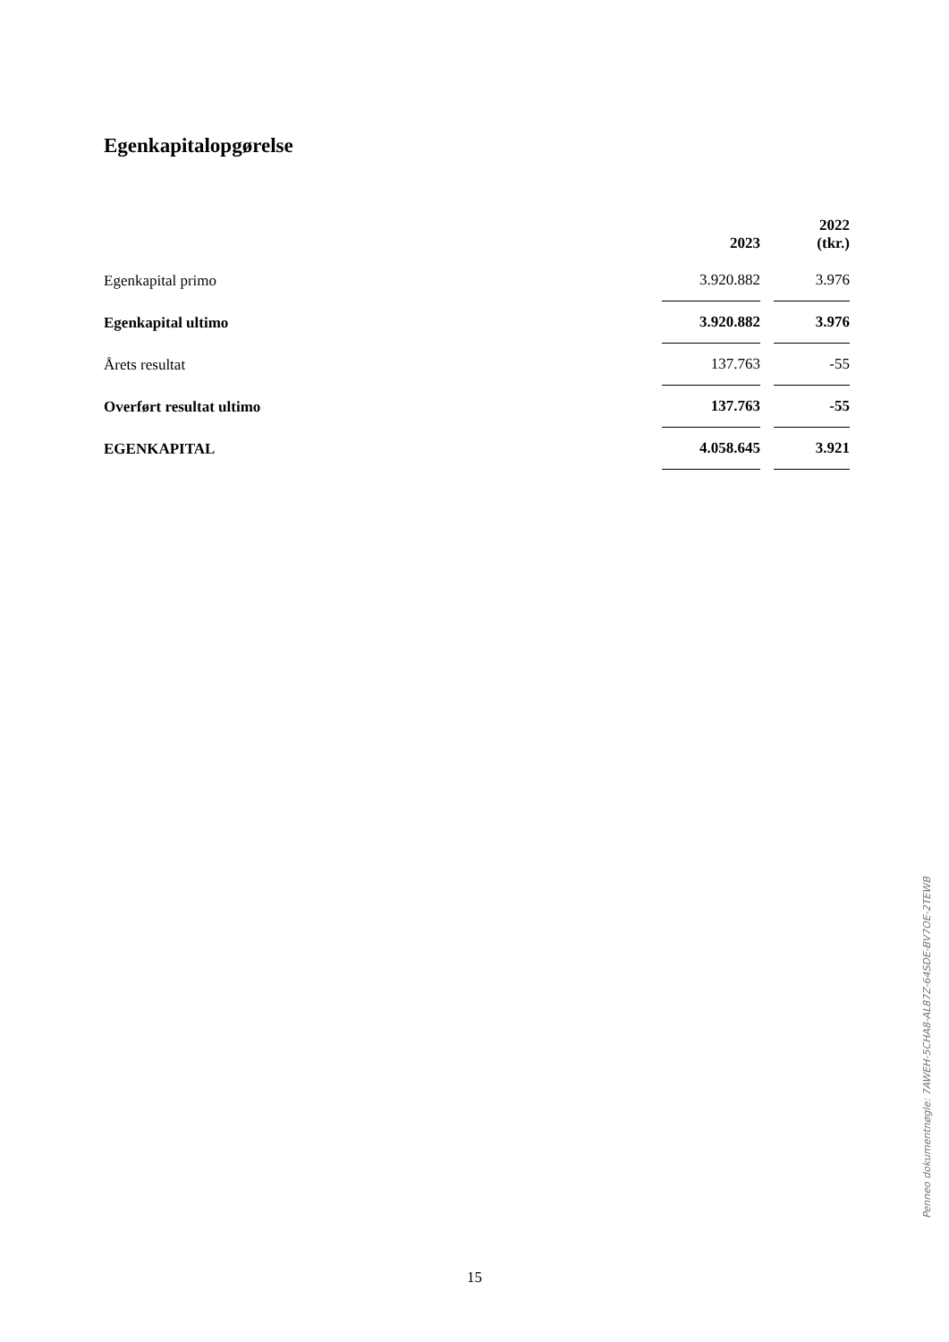Egenkapitalopgørelse
| | 2023 | 2022 (tkr.) |
| --- | --- | --- |
| Egenkapital primo | 3.920.882 | 3.976 |
| Egenkapital ultimo | 3.920.882 | 3.976 |
| Årets resultat | 137.763 | -55 |
| Overført resultat ultimo | 137.763 | -55 |
| EGENKAPITAL | 4.058.645 | 3.921 |
Penneo dokumentnøgle: 7AWEH-5CHA8-AL87Z-64SDE-BV7OE-2TEWB
15